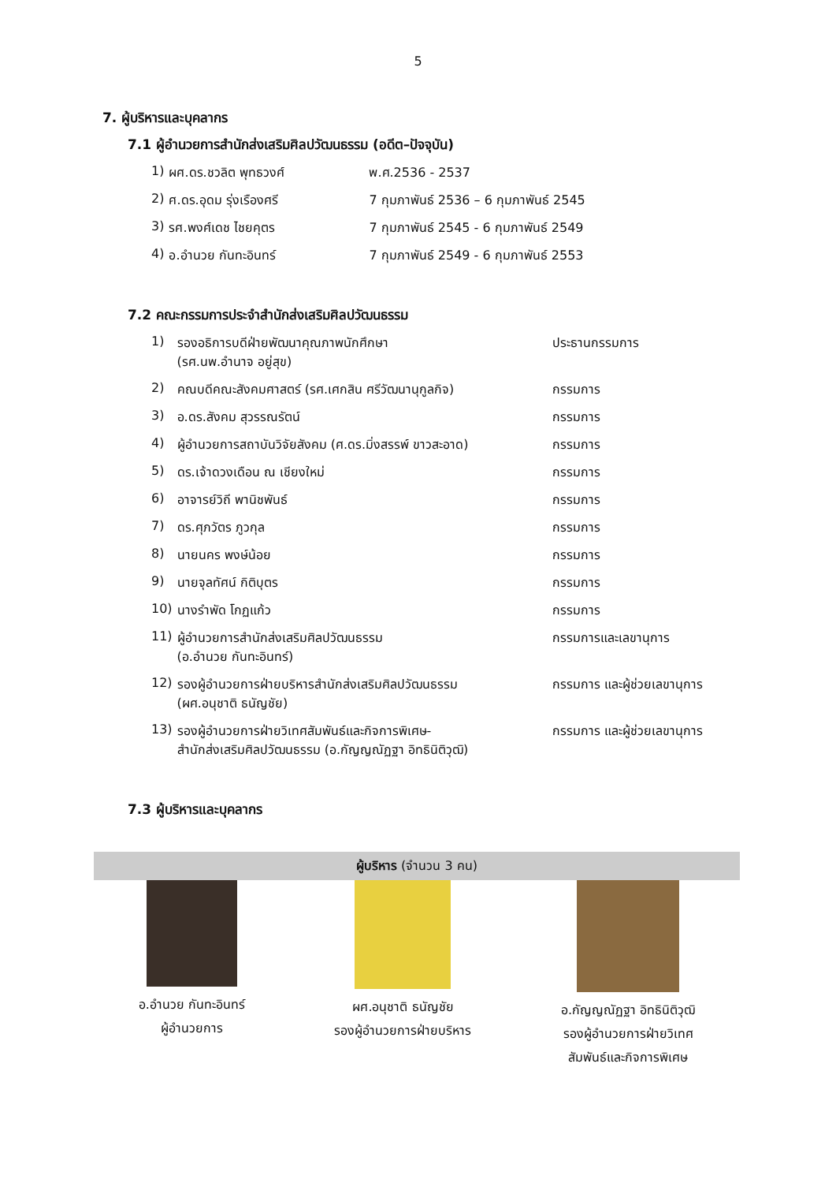5
7. ผู้บริหารและบุคลากร
7.1 ผู้อำนวยการสำนักส่งเสริมศิลปวัฒนธรรม (อดีต–ปัจจุบัน)
| 1) | ผศ.ดร.ชวลิต พุทธวงศ์ | พ.ศ.2536 - 2537 |
| 2) | ศ.ดร.อุดม รุ่งเรืองศรี | 7 กุมภาพันธ์ 2536 – 6 กุมภาพันธ์ 2545 |
| 3) | รศ.พงศ์เดช ไชยคุตร | 7 กุมภาพันธ์ 2545 - 6 กุมภาพันธ์ 2549 |
| 4) | อ.อำนวย กันทะอินทร์ | 7 กุมภาพันธ์ 2549 - 6 กุมภาพันธ์ 2553 |
7.2 คณะกรรมการประจำสำนักส่งเสริมศิลปวัฒนธรรม
| 1) | รองอธิการบดีฝ่ายพัฒนาคุณภาพนักศึกษา (รศ.นพ.อำนาจ อยู่สุข) | ประธานกรรมการ |
| 2) | คณบดีคณะสังคมศาสตร์ (รศ.เศกสิน ศรีวัฒนานุกูลกิจ) | กรรมการ |
| 3) | อ.ดร.สังคม สุวรรณรัตน์ | กรรมการ |
| 4) | ผู้อำนวยการสถาบันวิจัยสังคม (ศ.ดร.มิ่งสรรพ์ ขาวสะอาด) | กรรมการ |
| 5) | ดร.เจ้าดวงเดือน ณ เชียงใหม่ | กรรมการ |
| 6) | อาจารย์วิถี พานิชพันธ์ | กรรมการ |
| 7) | ดร.ศุภวัตร ภูวกุล | กรรมการ |
| 8) | นายนคร พงษ์น้อย | กรรมการ |
| 9) | นายจุลทัศน์ กิติบุตร | กรรมการ |
| 10) | นางรำพัด โกฏแก้ว | กรรมการ |
| 11) | ผู้อำนวยการสำนักส่งเสริมศิลปวัฒนธรรม (อ.อำนวย กันทะอินทร์) | กรรมการและเลขานุการ |
| 12) | รองผู้อำนวยการฝ่ายบริหารสำนักส่งเสริมศิลปวัฒนธรรม (ผศ.อนุชาติ ธนัญชัย) | กรรมการ และผู้ช่วยเลขานุการ |
| 13) | รองผู้อำนวยการฝ่ายวิเทศสัมพันธ์และกิจการพิเศษ- สำนักส่งเสริมศิลปวัฒนธรรม (อ.กัญญณัฏฐา อิทธินิติวุฒิ) | กรรมการ และผู้ช่วยเลขานุการ |
7.3 ผู้บริหารและบุคลากร
ผู้บริหาร (จำนวน 3 คน)
อ.อำนวย กันทะอินทร์
ผู้อำนวยการ
ผศ.อนุชาติ ธนัญชัย
รองผู้อำนวยการฝ่ายบริหาร
อ.กัญญณัฏฐา อิทธินิติวุฒิ
รองผู้อำนวยการฝ่ายวิเทศ
สัมพันธ์และกิจการพิเศษ